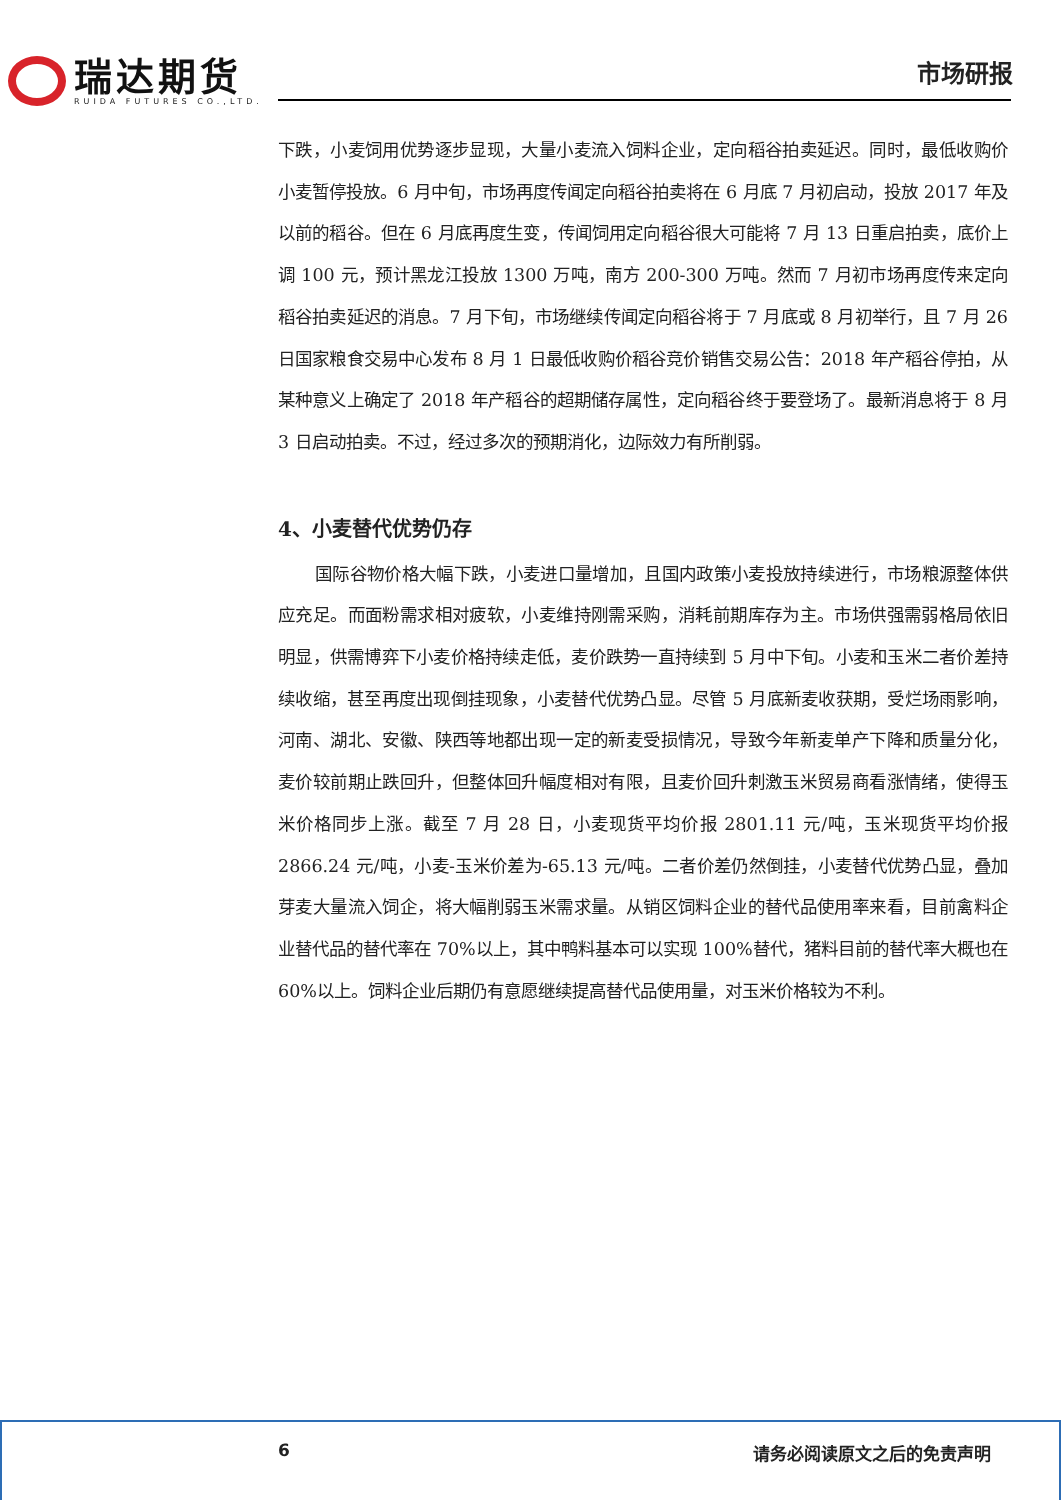瑞达期货
RUIDA FUTURES CO.,LTD.
市场研报
下跌，小麦饲用优势逐步显现，大量小麦流入饲料企业，定向稻谷拍卖延迟。同时，最低收购价小麦暂停投放。6 月中旬，市场再度传闻定向稻谷拍卖将在 6 月底 7 月初启动，投放 2017 年及以前的稻谷。但在 6 月底再度生变，传闻饲用定向稻谷很大可能将 7 月 13 日重启拍卖，底价上调 100 元，预计黑龙江投放 1300 万吨，南方 200-300 万吨。然而 7 月初市场再度传来定向稻谷拍卖延迟的消息。7 月下旬，市场继续传闻定向稻谷将于 7 月底或 8 月初举行，且 7 月 26 日国家粮食交易中心发布 8 月 1 日最低收购价稻谷竞价销售交易公告：2018 年产稻谷停拍，从某种意义上确定了 2018 年产稻谷的超期储存属性，定向稻谷终于要登场了。最新消息将于 8 月 3 日启动拍卖。不过，经过多次的预期消化，边际效力有所削弱。
4、小麦替代优势仍存
国际谷物价格大幅下跌，小麦进口量增加，且国内政策小麦投放持续进行，市场粮源整体供应充足。而面粉需求相对疲软，小麦维持刚需采购，消耗前期库存为主。市场供强需弱格局依旧明显，供需博弈下小麦价格持续走低，麦价跌势一直持续到 5 月中下旬。小麦和玉米二者价差持续收缩，甚至再度出现倒挂现象，小麦替代优势凸显。尽管 5 月底新麦收获期，受烂场雨影响，河南、湖北、安徽、陕西等地都出现一定的新麦受损情况，导致今年新麦单产下降和质量分化，麦价较前期止跌回升，但整体回升幅度相对有限，且麦价回升刺激玉米贸易商看涨情绪，使得玉米价格同步上涨。截至 7 月 28 日，小麦现货平均价报 2801.11 元/吨，玉米现货平均价报 2866.24 元/吨，小麦-玉米价差为-65.13 元/吨。二者价差仍然倒挂，小麦替代优势凸显，叠加芽麦大量流入饲企，将大幅削弱玉米需求量。从销区饲料企业的替代品使用率来看，目前禽料企业替代品的替代率在 70%以上，其中鸭料基本可以实现 100%替代，猪料目前的替代率大概也在 60%以上。饲料企业后期仍有意愿继续提高替代品使用量，对玉米价格较为不利。
6 请务必阅读原文之后的免责声明